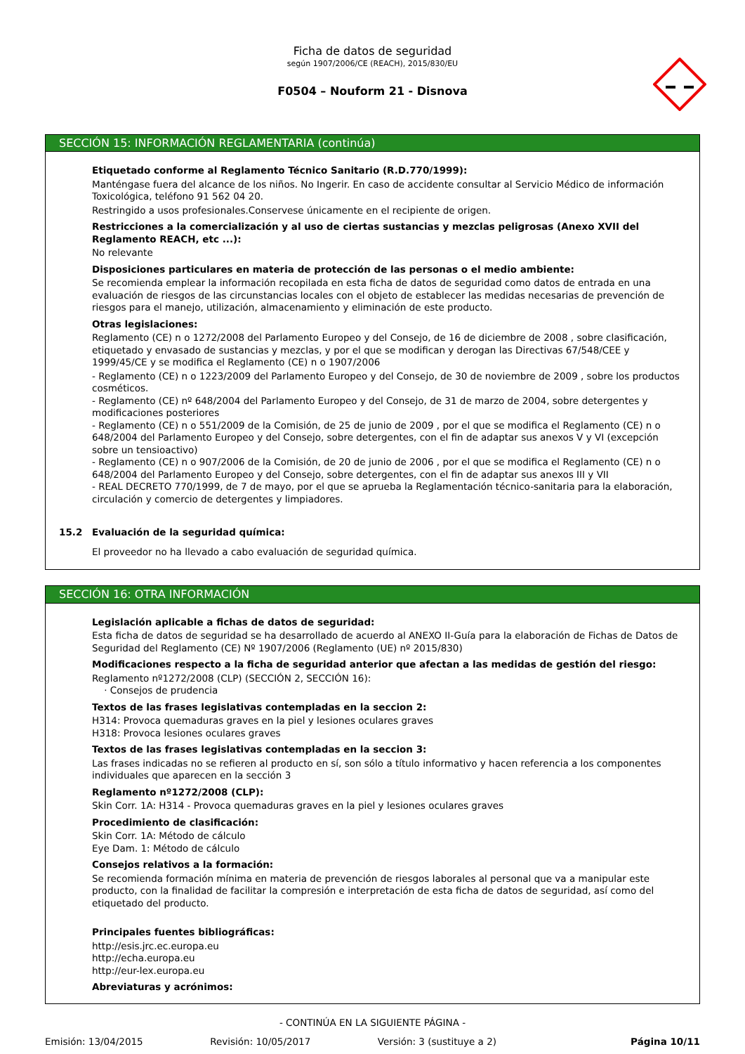Ficha de datos de seguridad
según 1907/2006/CE (REACH), 2015/830/EU
F0504 – Nouform 21 - Disnova
SECCIÓN 15: INFORMACIÓN REGLAMENTARIA (continúa)
Etiquetado conforme al Reglamento Técnico Sanitario (R.D.770/1999):
Manténgase fuera del alcance de los niños. No Ingerir. En caso de accidente consultar al Servicio Médico de información Toxicológica, teléfono 91 562 04 20.
Restringido a usos profesionales.Conservese únicamente en el recipiente de origen.
Restricciones a la comercialización y al uso de ciertas sustancias y mezclas peligrosas (Anexo XVII del Reglamento REACH, etc ...):
No relevante
Disposiciones particulares en materia de protección de las personas o el medio ambiente:
Se recomienda emplear la información recopilada en esta ficha de datos de seguridad como datos de entrada en una evaluación de riesgos de las circunstancias locales con el objeto de establecer las medidas necesarias de prevención de riesgos para el manejo, utilización, almacenamiento y eliminación de este producto.
Otras legislaciones:
Reglamento (CE) n o 1272/2008 del Parlamento Europeo y del Consejo, de 16 de diciembre de 2008 , sobre clasificación, etiquetado y envasado de sustancias y mezclas, y por el que se modifican y derogan las Directivas 67/548/CEE y 1999/45/CE y se modifica el Reglamento (CE) n o 1907/2006
- Reglamento (CE) n o 1223/2009 del Parlamento Europeo y del Consejo, de 30 de noviembre de 2009 , sobre los productos cosméticos.
- Reglamento (CE) nº 648/2004 del Parlamento Europeo y del Consejo, de 31 de marzo de 2004, sobre detergentes y modificaciones posteriores
- Reglamento (CE) n o 551/2009 de la Comisión, de 25 de junio de 2009 , por el que se modifica el Reglamento (CE) n o 648/2004 del Parlamento Europeo y del Consejo, sobre detergentes, con el fin de adaptar sus anexos V y VI (excepción sobre un tensioactivo)
- Reglamento (CE) n o 907/2006 de la Comisión, de 20 de junio de 2006 , por el que se modifica el Reglamento (CE) n o 648/2004 del Parlamento Europeo y del Consejo, sobre detergentes, con el fin de adaptar sus anexos III y VII
- REAL DECRETO 770/1999, de 7 de mayo, por el que se aprueba la Reglamentación técnico-sanitaria para la elaboración, circulación y comercio de detergentes y limpiadores.
15.2 Evaluación de la seguridad química:
El proveedor no ha llevado a cabo evaluación de seguridad química.
SECCIÓN 16: OTRA INFORMACIÓN
Legislación aplicable a fichas de datos de seguridad:
Esta ficha de datos de seguridad se ha desarrollado de acuerdo al ANEXO II-Guía para la elaboración de Fichas de Datos de Seguridad del Reglamento (CE) Nº 1907/2006 (Reglamento (UE) nº 2015/830)
Modificaciones respecto a la ficha de seguridad anterior que afectan a las medidas de gestión del riesgo:
Reglamento nº1272/2008 (CLP) (SECCIÓN 2, SECCIÓN 16):
· Consejos de prudencia
Textos de las frases legislativas contempladas en la seccion 2:
H314: Provoca quemaduras graves en la piel y lesiones oculares graves
H318: Provoca lesiones oculares graves
Textos de las frases legislativas contempladas en la seccion 3:
Las frases indicadas no se refieren al producto en sí, son sólo a título informativo y hacen referencia a los componentes individuales que aparecen en la sección 3
Reglamento nº1272/2008 (CLP):
Skin Corr. 1A: H314 - Provoca quemaduras graves en la piel y lesiones oculares graves
Procedimiento de clasificación:
Skin Corr. 1A: Método de cálculo
Eye Dam. 1: Método de cálculo
Consejos relativos a la formación:
Se recomienda formación mínima en materia de prevención de riesgos laborales al personal que va a manipular este producto, con la finalidad de facilitar la compresión e interpretación de esta ficha de datos de seguridad, así como del etiquetado del producto.
Principales fuentes bibliográficas:
http://esis.jrc.ec.europa.eu
http://echa.europa.eu
http://eur-lex.europa.eu
Abreviaturas y acrónimos:
- CONTINÚA EN LA SIGUIENTE PÁGINA -
Emisión: 13/04/2015 Revisión: 10/05/2017 Versión: 3 (sustituye a 2) Página 10/11